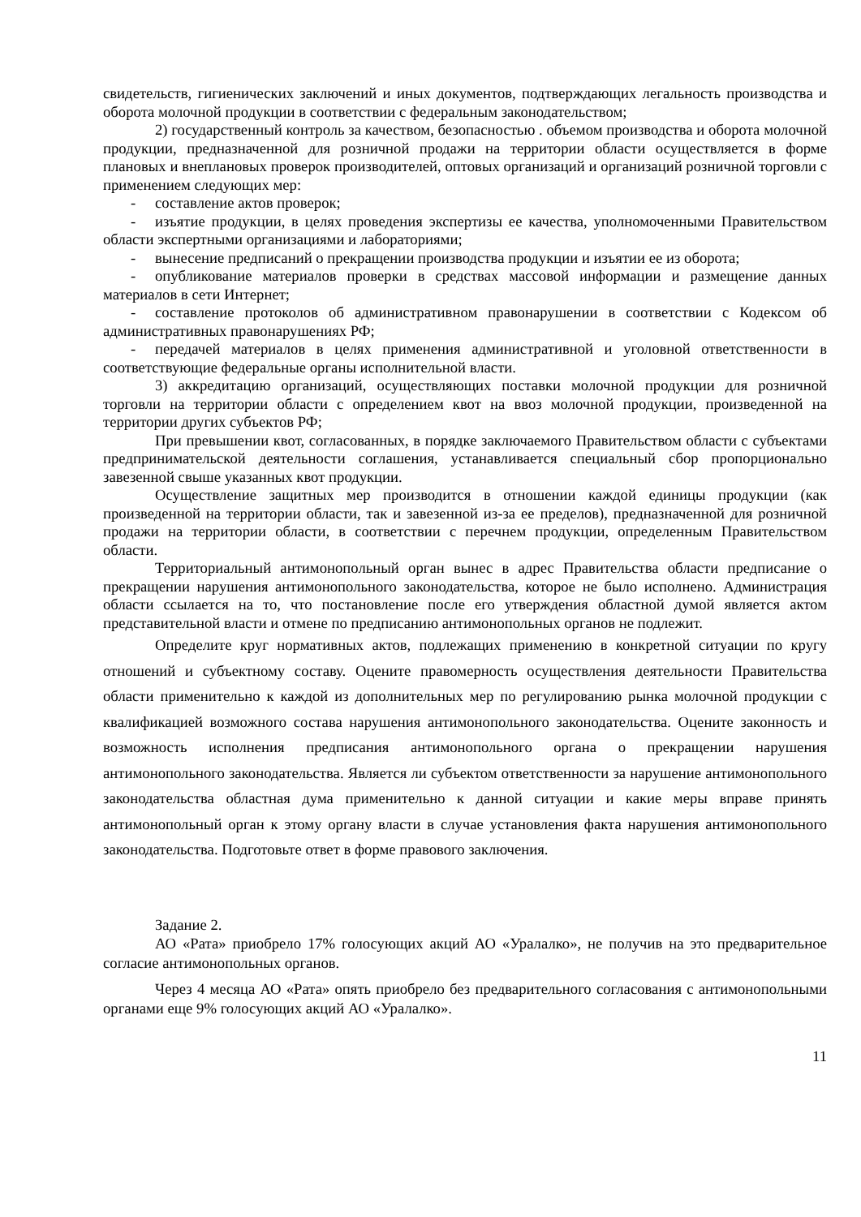свидетельств, гигиенических заключений и иных документов, подтверждающих легальность производства и оборота молочной продукции в соответствии с федеральным законодательством;
2) государственный контроль за качеством, безопасностью . объемом производства и оборота молочной продукции, предназначенной для розничной продажи на территории области осуществляется в форме плановых и внеплановых проверок производителей, оптовых организаций и организаций розничной торговли с применением следующих мер:
- составление актов проверок;
- изъятие продукции, в целях проведения экспертизы ее качества, уполномоченными Правительством области экспертными организациями и лабораториями;
- вынесение предписаний о прекращении производства продукции и изъятии ее из оборота;
- опубликование материалов проверки в средствах массовой информации и размещение данных материалов в сети Интернет;
- составление протоколов об административном правонарушении в соответствии с Кодексом об административных правонарушениях РФ;
- передачей материалов в целях применения административной и уголовной ответственности в соответствующие федеральные органы исполнительной власти.
3) аккредитацию организаций, осуществляющих поставки молочной продукции для розничной торговли на территории области с определением квот на ввоз молочной продукции, произведенной на территории других субъектов РФ;
При превышении квот, согласованных, в порядке заключаемого Правительством области с субъектами предпринимательской деятельности соглашения, устанавливается специальный сбор пропорционально завезенной свыше указанных квот продукции.
Осуществление защитных мер производится в отношении каждой единицы продукции (как произведенной на территории области, так и завезенной из-за ее пределов), предназначенной для розничной продажи на территории области, в соответствии с перечнем продукции, определенным Правительством области.
Территориальный антимонопольный орган вынес в адрес Правительства области предписание о прекращении нарушения антимонопольного законодательства, которое не было исполнено. Администрация области ссылается на то, что постановление после его утверждения областной думой является актом представительной власти и отмене по предписанию антимонопольных органов не подлежит.
Определите круг нормативных актов, подлежащих применению в конкретной ситуации по кругу отношений и субъектному составу. Оцените правомерность осуществления деятельности Правительства области применительно к каждой из дополнительных мер по регулированию рынка молочной продукции с квалификацией возможного состава нарушения антимонопольного законодательства. Оцените законность и возможность исполнения предписания антимонопольного органа о прекращении нарушения антимонопольного законодательства. Является ли субъектом ответственности за нарушение антимонопольного законодательства областная дума применительно к данной ситуации и какие меры вправе принять антимонопольный орган к этому органу власти в случае установления факта нарушения антимонопольного законодательства. Подготовьте ответ в форме правового заключения.
Задание 2.
АО «Рата» приобрело 17% голосующих акций АО «Уралалко», не получив на это предварительное согласие антимонопольных органов.
Через 4 месяца АО «Рата» опять приобрело без предварительного согласования с антимонопольными органами еще 9% голосующих акций АО «Уралалко».
11